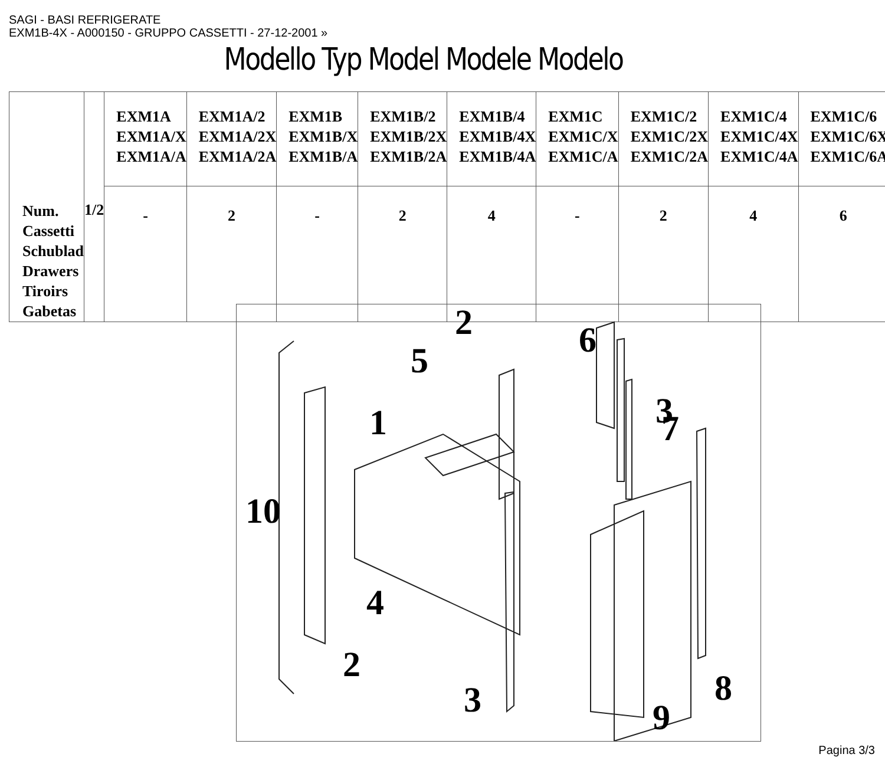SAGI - BASI REFRIGERATE
EXM1B-4X - A000150 - GRUPPO CASSETTI - 27-12-2001 »
Modello Typ Model Modele Modelo
| Num. Cassetti Schublad Drawers Tiroirs Gabetas | 1/2 | EXM1A EXM1A/X EXM1A/A | EXM1A/2 EXM1A/2X EXM1A/2A | EXM1B EXM1B/X EXM1B/A | EXM1B/2 EXM1B/2X EXM1B/2A | EXM1B/4 EXM1B/4X EXM1B/4A | EXM1C EXM1C/X EXM1C/A | EXM1C/2 EXM1C/2X EXM1C/2A | EXM1C/4 EXM1C/4X EXM1C/4A | EXM1C/6 EXM1C/6X EXM1C/6A |
| | | - | 2 | - | 2 | 4 | - | 2 | 4 | 6 |
10
1
2
5
6
3
7
4
2
3
8
9
Pagina 3/3